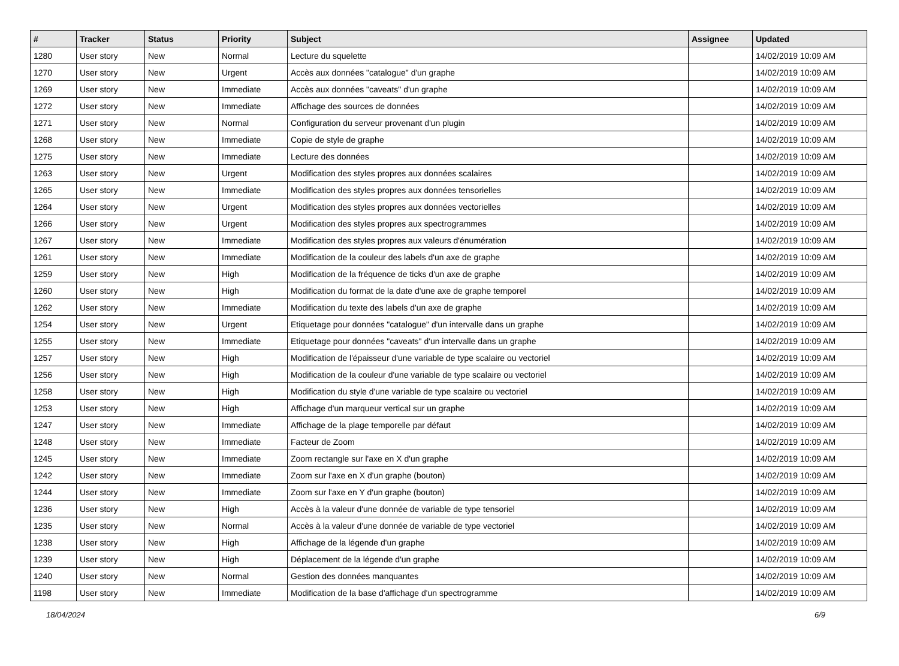| # | Tracker | Status | Priority | Subject | Assignee | Updated |
| --- | --- | --- | --- | --- | --- | --- |
| 1280 | User story | New | Normal | Lecture du squelette | | 14/02/2019 10:09 AM |
| 1270 | User story | New | Urgent | Accès aux données "catalogue" d'un graphe | | 14/02/2019 10:09 AM |
| 1269 | User story | New | Immediate | Accès aux données "caveats" d'un graphe | | 14/02/2019 10:09 AM |
| 1272 | User story | New | Immediate | Affichage des sources de données | | 14/02/2019 10:09 AM |
| 1271 | User story | New | Normal | Configuration du serveur provenant d'un plugin | | 14/02/2019 10:09 AM |
| 1268 | User story | New | Immediate | Copie de style de graphe | | 14/02/2019 10:09 AM |
| 1275 | User story | New | Immediate | Lecture des données | | 14/02/2019 10:09 AM |
| 1263 | User story | New | Urgent | Modification des styles propres aux données scalaires | | 14/02/2019 10:09 AM |
| 1265 | User story | New | Immediate | Modification des styles propres aux données tensorielles | | 14/02/2019 10:09 AM |
| 1264 | User story | New | Urgent | Modification des styles propres aux données vectorielles | | 14/02/2019 10:09 AM |
| 1266 | User story | New | Urgent | Modification des styles propres aux spectrogrammes | | 14/02/2019 10:09 AM |
| 1267 | User story | New | Immediate | Modification des styles propres aux valeurs d'énumération | | 14/02/2019 10:09 AM |
| 1261 | User story | New | Immediate | Modification de la couleur des labels d'un axe de graphe | | 14/02/2019 10:09 AM |
| 1259 | User story | New | High | Modification de la fréquence de ticks d'un axe de graphe | | 14/02/2019 10:09 AM |
| 1260 | User story | New | High | Modification du format de la date d'une axe de graphe temporel | | 14/02/2019 10:09 AM |
| 1262 | User story | New | Immediate | Modification du texte des labels d'un axe de graphe | | 14/02/2019 10:09 AM |
| 1254 | User story | New | Urgent | Etiquetage pour données "catalogue" d'un intervalle dans un graphe | | 14/02/2019 10:09 AM |
| 1255 | User story | New | Immediate | Etiquetage pour données "caveats" d'un intervalle dans un graphe | | 14/02/2019 10:09 AM |
| 1257 | User story | New | High | Modification de l'épaisseur d'une variable de type scalaire ou vectoriel | | 14/02/2019 10:09 AM |
| 1256 | User story | New | High | Modification de la couleur d'une variable de type scalaire ou vectoriel | | 14/02/2019 10:09 AM |
| 1258 | User story | New | High | Modification du style d'une variable de type scalaire ou vectoriel | | 14/02/2019 10:09 AM |
| 1253 | User story | New | High | Affichage d'un marqueur vertical sur un graphe | | 14/02/2019 10:09 AM |
| 1247 | User story | New | Immediate | Affichage de la plage temporelle par défaut | | 14/02/2019 10:09 AM |
| 1248 | User story | New | Immediate | Facteur de Zoom | | 14/02/2019 10:09 AM |
| 1245 | User story | New | Immediate | Zoom rectangle sur l'axe en X d'un graphe | | 14/02/2019 10:09 AM |
| 1242 | User story | New | Immediate | Zoom sur l'axe en X d'un graphe (bouton) | | 14/02/2019 10:09 AM |
| 1244 | User story | New | Immediate | Zoom sur l'axe en Y d'un graphe (bouton) | | 14/02/2019 10:09 AM |
| 1236 | User story | New | High | Accès à la valeur d'une donnée de variable de type tensoriel | | 14/02/2019 10:09 AM |
| 1235 | User story | New | Normal | Accès à la valeur d'une donnée de variable de type vectoriel | | 14/02/2019 10:09 AM |
| 1238 | User story | New | High | Affichage de la légende d'un graphe | | 14/02/2019 10:09 AM |
| 1239 | User story | New | High | Déplacement de la légende d'un graphe | | 14/02/2019 10:09 AM |
| 1240 | User story | New | Normal | Gestion des données manquantes | | 14/02/2019 10:09 AM |
| 1198 | User story | New | Immediate | Modification de la base d'affichage d'un spectrogramme | | 14/02/2019 10:09 AM |
18/04/2024 6/9